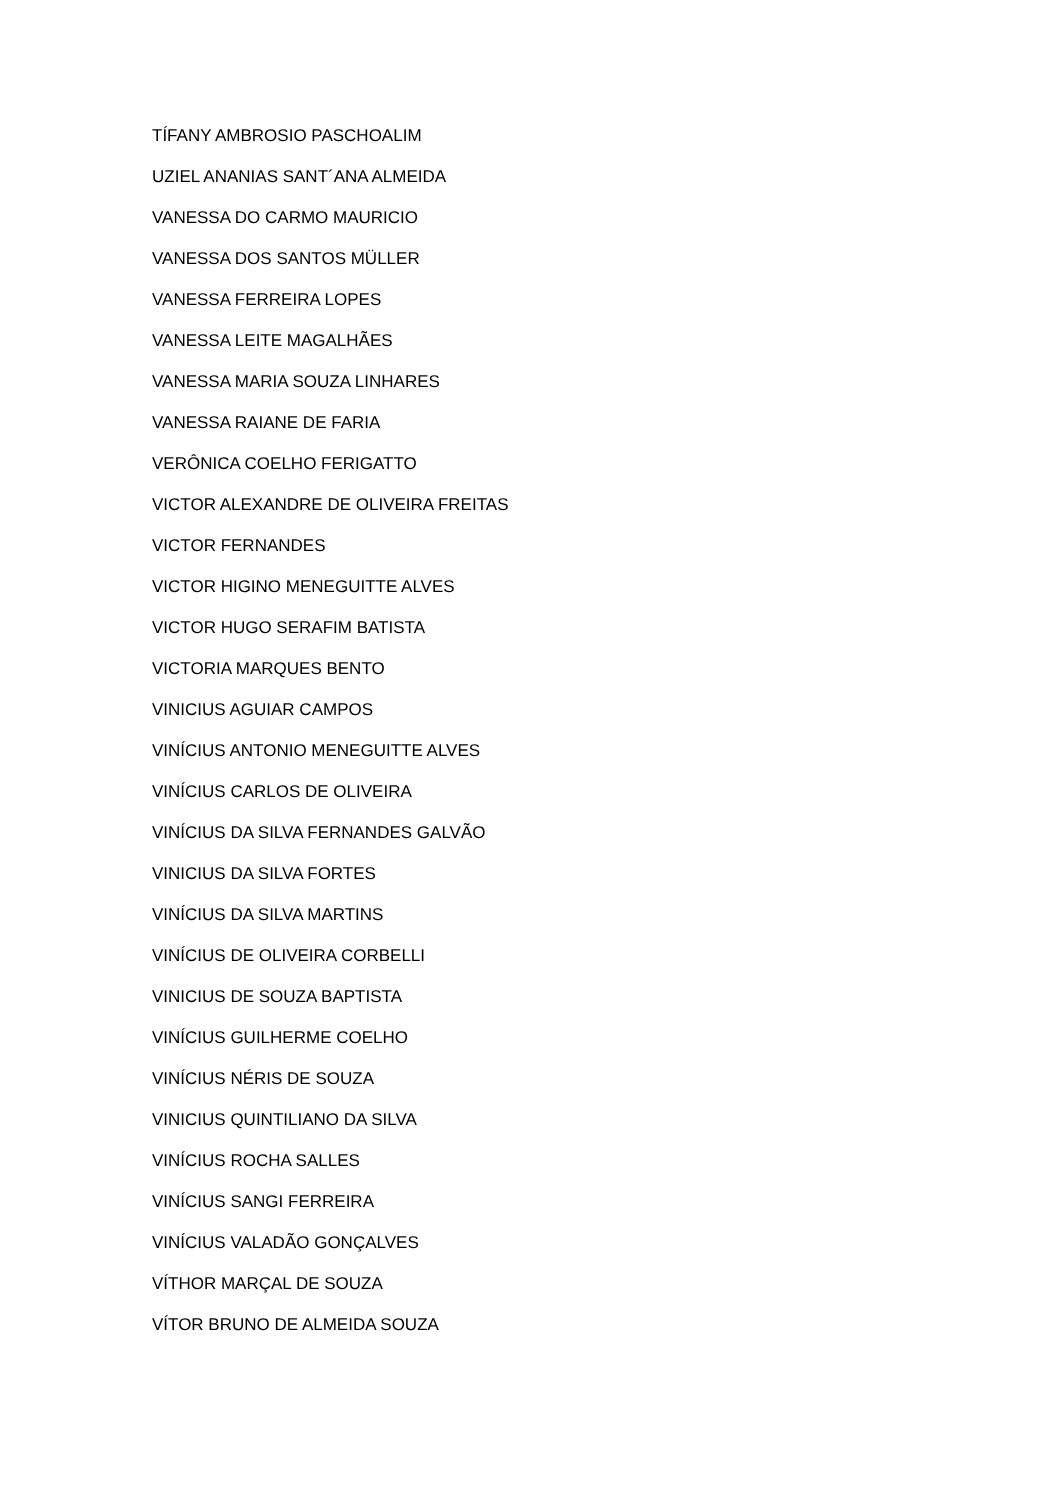TÍFANY AMBROSIO PASCHOALIM
UZIEL ANANIAS SANT´ANA ALMEIDA
VANESSA DO CARMO MAURICIO
VANESSA DOS SANTOS MÜLLER
VANESSA FERREIRA LOPES
VANESSA LEITE MAGALHÃES
VANESSA MARIA SOUZA LINHARES
VANESSA RAIANE DE FARIA
VERÔNICA COELHO FERIGATTO
VICTOR ALEXANDRE DE OLIVEIRA FREITAS
VICTOR FERNANDES
VICTOR HIGINO MENEGUITTE ALVES
VICTOR HUGO SERAFIM BATISTA
VICTORIA MARQUES BENTO
VINICIUS AGUIAR CAMPOS
VINÍCIUS ANTONIO MENEGUITTE ALVES
VINÍCIUS CARLOS DE OLIVEIRA
VINÍCIUS DA SILVA FERNANDES GALVÃO
VINICIUS DA SILVA FORTES
VINÍCIUS DA SILVA MARTINS
VINÍCIUS DE OLIVEIRA CORBELLI
VINICIUS DE SOUZA BAPTISTA
VINÍCIUS GUILHERME COELHO
VINÍCIUS NÉRIS DE SOUZA
VINICIUS QUINTILIANO DA SILVA
VINÍCIUS ROCHA SALLES
VINÍCIUS SANGI FERREIRA
VINÍCIUS VALADÃO GONÇALVES
VÍTHOR MARÇAL DE SOUZA
VÍTOR BRUNO DE ALMEIDA SOUZA